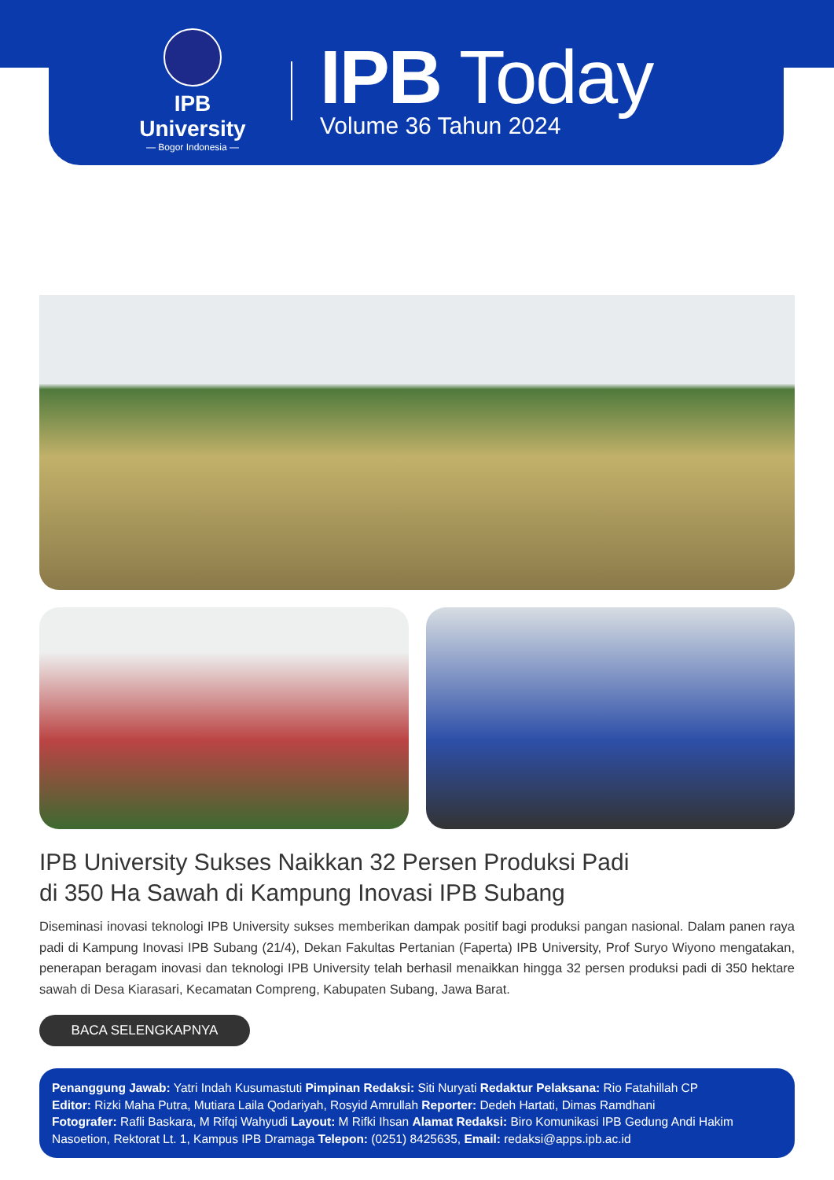IPB University
— Bogor Indonesia —
IPB Today
Volume 36 Tahun 2024
IPB University Sukses Naikkan 32 Persen Produksi Padi
di 350 Ha Sawah di Kampung Inovasi IPB Subang
Diseminasi inovasi teknologi IPB University sukses memberikan dampak positif bagi produksi pangan nasional. Dalam panen raya padi di Kampung Inovasi IPB Subang (21/4), Dekan Fakultas Pertanian (Faperta) IPB University, Prof Suryo Wiyono mengatakan, penerapan beragam inovasi dan teknologi IPB University telah berhasil menaikkan hingga 32 persen produksi padi di 350 hektare sawah di Desa Kiarasari, Kecamatan Compreng, Kabupaten Subang, Jawa Barat.
BACA SELENGKAPNYA
Penanggung Jawab: Yatri Indah Kusumastuti Pimpinan Redaksi: Siti Nuryati Redaktur Pelaksana: Rio Fatahillah CP
Editor: Rizki Maha Putra, Mutiara Laila Qodariyah, Rosyid Amrullah Reporter: Dedeh Hartati, Dimas Ramdhani
Fotografer: Rafli Baskara, M Rifqi Wahyudi Layout: M Rifki Ihsan Alamat Redaksi: Biro Komunikasi IPB Gedung Andi Hakim Nasoetion, Rektorat Lt. 1, Kampus IPB Dramaga Telepon: (0251) 8425635, Email: redaksi@apps.ipb.ac.id